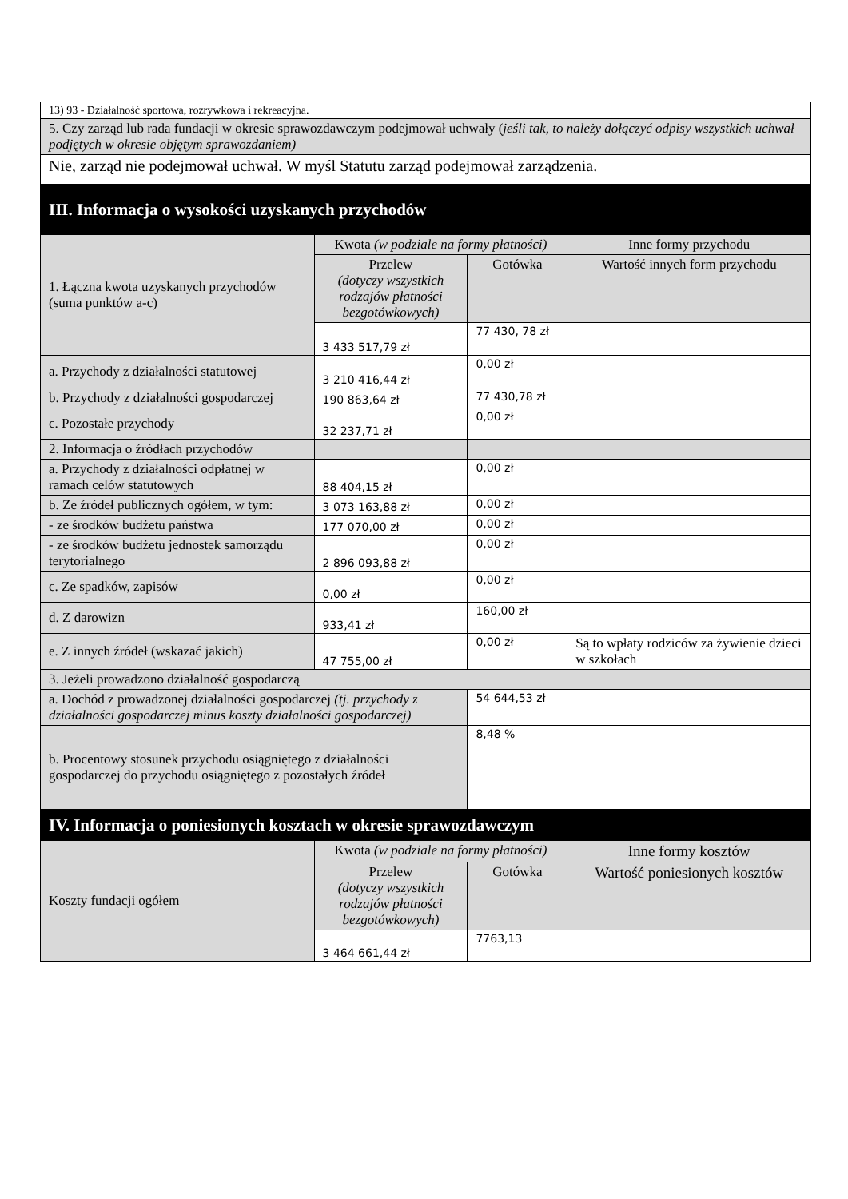| 13) 93 - Działalność sportowa, rozrywkowa i rekreacyjna. | | | |
| 5. Czy zarząd lub rada fundacji w okresie sprawozdawczym podejmował uchwały ( jeśli tak, to należy dołączyć odpisy wszystkich uchwał podjętych w okresie objętym sprawozdaniem) | | | |
| Nie, zarząd nie podejmował uchwał. W myśl Statutu zarząd podejmował zarządzenia. | | | |
| III. Informacja o wysokości uzyskanych przychodów | | | |
| 1. Łączna kwota uzyskanych przychodów (suma punktów a-c) | Kwota (w podziale na formy płatności) | | Inne formy przychodu |
| | Przelew (dotyczy wszystkich rodzajów płatności bezgotówkowych) | Gotówka | Wartość innych form przychodu |
| | 3 433 517,79 zł | 77 430, 78 zł | |
| a. Przychody z działalności statutowej | 3 210 416,44 zł | 0,00 zł | |
| b. Przychody z działalności gospodarczej | 190 863,64 zł | 77 430,78 zł | |
| c. Pozostałe przychody | 32 237,71 zł | 0,00 zł | |
| 2. Informacja o źródłach przychodów | | | |
| a. Przychody z działalności odpłatnej w ramach celów statutowych | 88 404,15 zł | 0,00 zł | |
| b. Ze źródeł publicznych ogółem, w tym: | 3 073 163,88 zł | 0,00 zł | |
| - ze środków budżetu państwa | 177 070,00 zł | 0,00 zł | |
| - ze środków budżetu jednostek samorządu terytorialnego | 2 896 093,88 zł | 0,00 zł | |
| c. Ze spadków, zapisów | 0,00 zł | 0,00 zł | |
| d. Z darowizn | 933,41 zł | 160,00 zł | |
| e. Z innych źródeł (wskazać jakich) | 47 755,00 zł | 0,00 zł | Są to wpłaty rodziców za żywienie dzieci w szkołach |
| 3. Jeżeli prowadzono działalność gospodarczą | | | |
| a. Dochód z prowadzonej działalności gospodarczej (tj. przychody z działalności gospodarczej minus koszty działalności gospodarczej) | | 54 644,53 zł | |
| b. Procentowy stosunek przychodu osiągniętego z działalności gospodarczej do przychodu osiągniętego z pozostałych źródeł | | 8,48 % | |
| IV. Informacja o poniesionych kosztach w okresie sprawozdawczym | | | |
| Koszty fundacji ogółem | Kwota (w podziale na formy płatności) | | Inne formy kosztów |
| | Przelew (dotyczy wszystkich rodzajów płatności bezgotówkowych) | Gotówka | Wartość poniesionych kosztów |
| | 3 464 661,44 zł | 7763,13 | |